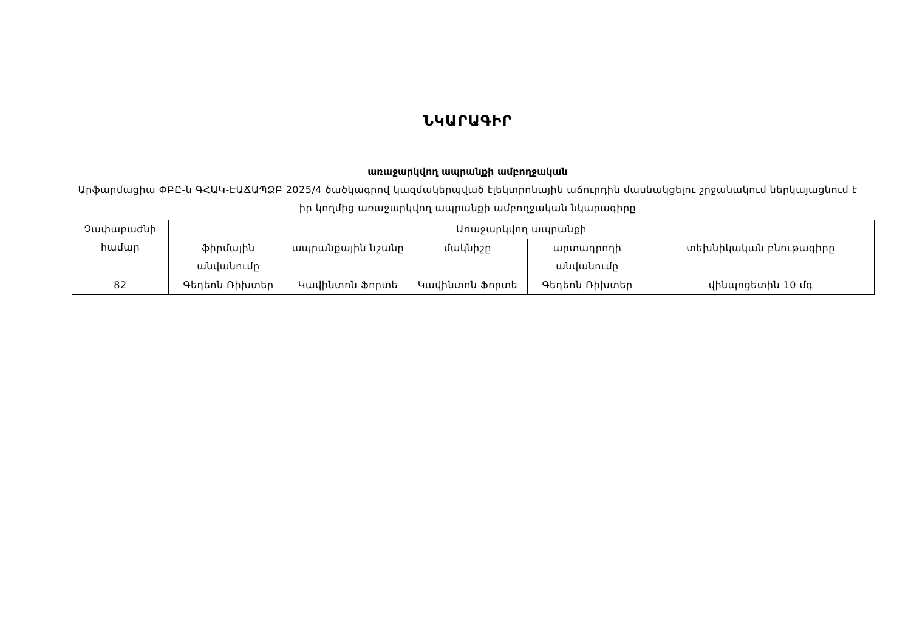ՆԿԱՐԱԳԻՐ
առաջարկվող ապրանքի ամբողջական
Արֆարմացիա ՓԲԸ-ն ԳՀԱԿ-ԷԱՃԱՊՁԲ 2025/4 ծածկագրով կազմակերպված էլեկտրոնային աճուրդին մասնակցելու շրջանակում ներկայացնում է իր կողմից առաջարկվող ապրանքի ամբողջական նկարագիրը
| Չափաբաժնի համար | Առաջարկվող ապրանքի | | | | |
| --- | --- | --- | --- | --- | --- |
| | ֆիրմային անվանումը | ապրանքային նշանը | մակնիշը | արտադրողի անվանումը | տեխնիկական բնութագիրը |
| 82 | Գեդեոն Ռիխտեր | Կավինտոն Ֆորտե | Կավինտոն Ֆորտե | Գեդեոն Ռիխտեր | վինպոցետին 10 մգ |